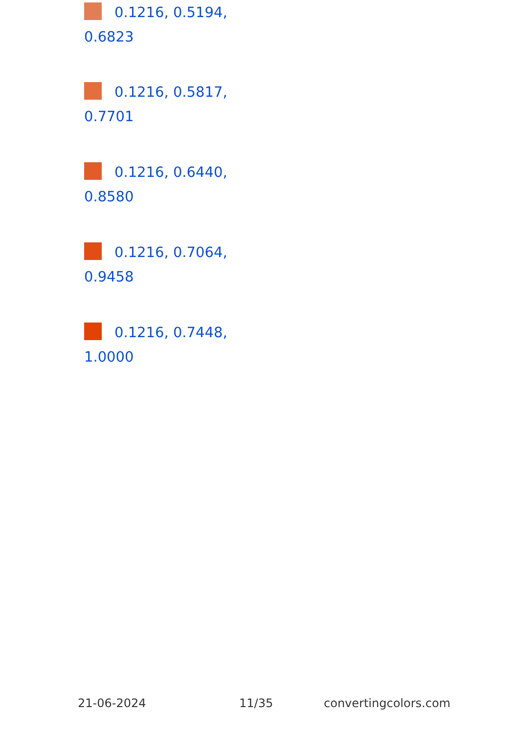0.1216, 0.5194, 0.6823
0.1216, 0.5817, 0.7701
0.1216, 0.6440, 0.8580
0.1216, 0.7064, 0.9458
0.1216, 0.7448, 1.0000
21-06-2024 11/35 convertingcolors.com